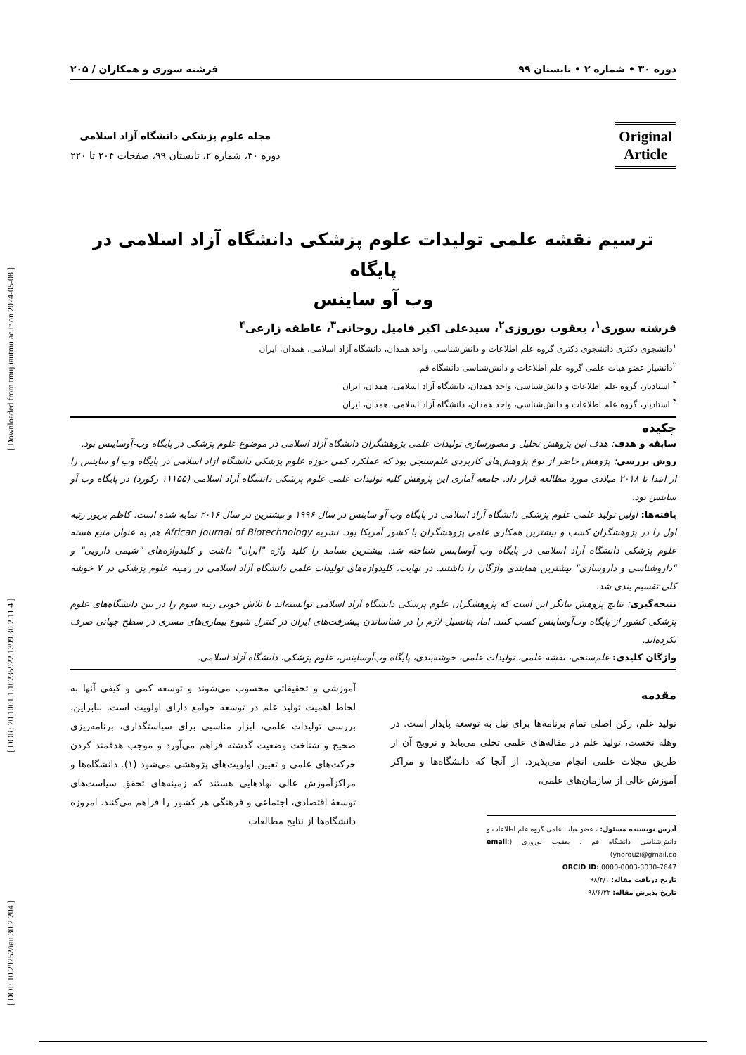[ DOI: 10.29252/iau.30.2.204 ] [ DOR: 20.1001.1.10235922.1399.30.2.11.4 ] [ Downloaded from tmuj.iautmu.ac.ir on 2024-05-08 ]
دوره ۳۰ • شماره ۲ • تابستان ۹۹ فرشته سوری و همکاران / ۲۰۵
Original
Article
مجله علوم پزشکی دانشگاه آزاد اسلامی
دوره ۳۰، شماره ۲، تابستان ۹۹، صفحات ۲۰۴ تا ۲۲۰
ترسیم نقشه علمی تولیدات علوم پزشکی دانشگاه آزاد اسلامی در پایگاه
وب آو ساینس
فرشته سوری<sup>۱</sup>، یعقوب نوروزی<sup>۲</sup>، سیدعلی اکبر فامیل روحانی<sup>۳</sup>، عاطفه زارعی<sup>۴</sup>
<sup>۱</sup> دانشجوی دکتری دانشجوی دکتری گروه علم اطلاعات و دانش‌شناسی، واحد همدان، دانشگاه آزاد اسلامی، همدان، ایران
<sup>۲</sup> دانشیار عضو هیات علمی گروه علم اطلاعات و دانش‌شناسی دانشگاه قم
<sup>۳</sup> استادیار، گروه علم اطلاعات و دانش‌شناسی، واحد همدان، دانشگاه آزاد اسلامی، همدان، ایران
<sup>۴</sup> استادیار، گروه علم اطلاعات و دانش‌شناسی، واحد همدان، دانشگاه آزاد اسلامی، همدان، ایران
چکیده
سابقه و هدف: هدف این پژوهش تحلیل و مصورسازی تولیدات علمی پژوهشگران دانشگاه آزاد اسلامی در موضوع علوم پزشکی در پایگاه وب-آوساینس بود.
روش بررسی: پژوهش حاضر از نوع پژوهش‌های کاربردی علم‌سنجی بود که عملکرد کمی حوزه علوم پزشکی دانشگاه آزاد اسلامی در پایگاه وب آو ساینس را از ابتدا تا ۲۰۱۸ میلادی مورد مطالعه قرار داد. جامعه آماری این پژوهش کلیه تولیدات علمی علوم پزشکی دانشگاه آزاد اسلامی (۱۱۱۵۵ رکورد) در پایگاه وب آو ساینس بود.
یافته‌ها: اولین تولید علمی علوم پزشکی دانشگاه آزاد اسلامی در پایگاه وب آو ساینس در سال ۱۹۹۶ و بیشترین در سال ۲۰۱۶ نمایه شده است. کاظم پریور رتبه اول را در پژوهشگران کسب و بیشترین همکاری علمی پژوهشگران با کشور آمریکا بود. نشریه African Journal of Biotechnology هم به عنوان منبع هسته علوم پزشکی دانشگاه آزاد اسلامی در پایگاه وب آوساینس شناخته شد. بیشترین بسامد را کلید واژه "ایران" داشت و کلیدواژه‌های "شیمی دارویی" و "داروشناسی و داروسازی" بیشترین همایندی واژگان را داشتند. در نهایت، کلیدواژه‌های تولیدات علمی دانشگاه آزاد اسلامی در زمینه علوم پزشکی در ۷ خوشه کلی تقسیم بندی شد.
نتیجه‌گیری: نتایج پژوهش بیانگر این است که پژوهشگران علوم پزشکی دانشگاه آزاد اسلامی توانسته‌اند با تلاش خوبی رتبه سوم را در بین دانشگاه‌های علوم پزشکی کشور از پایگاه وب‌آوساینس کسب کنند. اما، پتانسیل لازم را در شناساندن پیشرفت‌های ایران در کنترل شیوع بیماری‌های مسری در سطح جهانی صرف نکرده‌اند.
واژگان کلیدی: علم‌سنجی، نقشه علمی، تولیدات علمی، خوشه‌بندی، پایگاه وب‌آوساینس، علوم پزشکی، دانشگاه آزاد اسلامی.
مقدمه
تولید علم، رکن اصلی تمام برنامه‌ها برای نیل به توسعه پایدار است. در وهله نخست، تولید علم در مقاله‌های علمی تجلی می‌یابد و ترویج آن از طریق مجلات علمی انجام می‌پذیرد. از آنجا که دانشگاه‌ها و مراکز آموزش عالی از سازمان‌های علمی،
آدرس نویسنده مسئول: ، عضو هیات علمی گروه علم اطلاعات و دانش‌شناسی دانشگاه قم ، یعقوب نوروزی (email: ynorouzi@gmail.co)
ORCID ID: 0000-0003-3030-7647
تاریخ دریافت مقاله: ۹۸/۴/۱
تاریخ پذیرش مقاله: ۹۸/۶/۲۲
آموزشی و تحقیقاتی محسوب می‌شوند و توسعه کمی و کیفی آنها به لحاظ اهمیت تولید علم در توسعه جوامع دارای اولویت است. بنابراین، بررسی تولیدات علمی، ابزار مناسبی برای سیاستگذاری، برنامه‌ریزی صحیح و شناخت وضعیت گذشته فراهم می‌آورد و موجب هدفمند کردن حرکت‌های علمی و تعیین اولویت‌های پژوهشی می‌شود (۱). دانشگاه‌ها و مراکزآموزش عالی نهادهایی هستند که زمینه‌های تحقق سیاست‌های توسعهٔ اقتصادی، اجتماعی و فرهنگی هر کشور را فراهم می‌کنند. امروزه دانشگاه‌ها از نتایج مطالعات